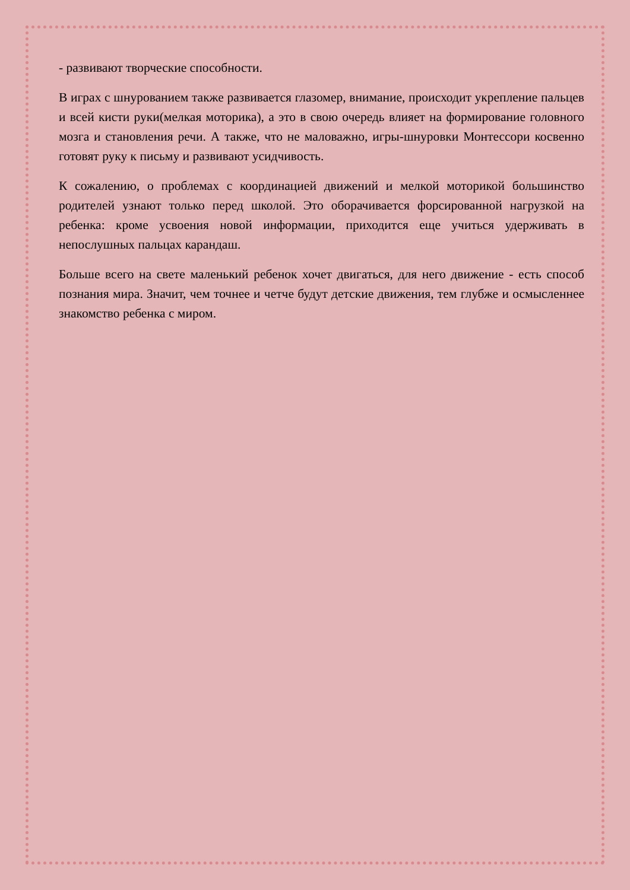- развивают творческие способности.
В играх с шнурованием также развивается глазомер, внимание, происходит укрепление пальцев и всей кисти руки(мелкая моторика), а это в свою очередь влияет на формирование головного мозга и становления речи. А также, что не маловажно, игры-шнуровки Монтессори косвенно готовят руку к письму и развивают усидчивость.
К сожалению, о проблемах с координацией движений и мелкой моторикой большинство родителей узнают только перед школой. Это оборачивается форсированной нагрузкой на ребенка: кроме усвоения новой информации, приходится еще учиться удерживать в непослушных пальцах карандаш.
Больше всего на свете маленький ребенок хочет двигаться, для него движение - есть способ познания мира. Значит, чем точнее и четче будут детские движения, тем глубже и осмысленнее знакомство ребенка с миром.